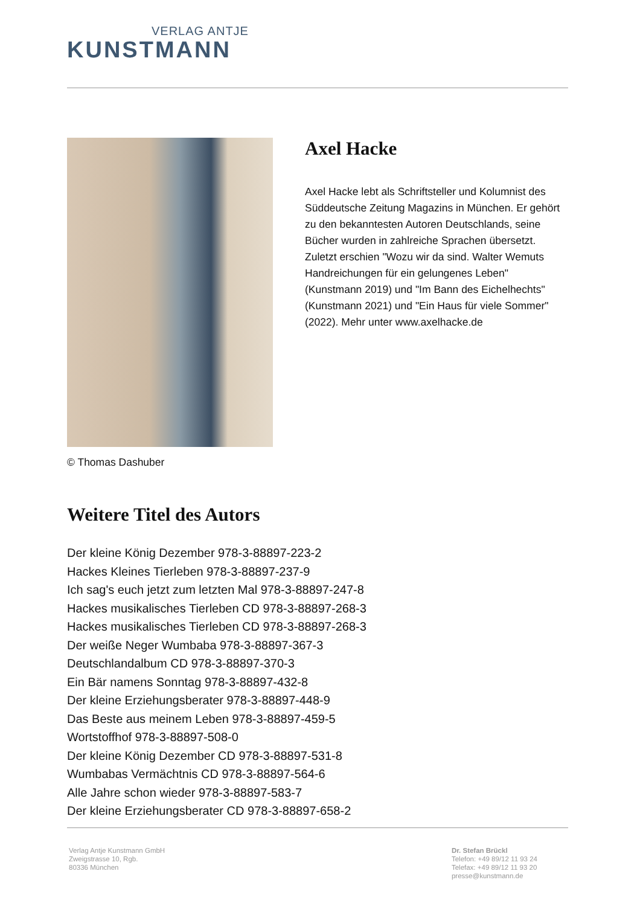VERLAG ANTJE
KUNSTMANN
© Thomas Dashuber
Axel Hacke
Axel Hacke lebt als Schriftsteller und Kolumnist des Süddeutsche Zeitung Magazins in München. Er gehört zu den bekanntesten Autoren Deutschlands, seine Bücher wurden in zahlreiche Sprachen übersetzt. Zuletzt erschien "Wozu wir da sind. Walter Wemuts Handreichungen für ein gelungenes Leben" (Kunstmann 2019) und "Im Bann des Eichelhechts" (Kunstmann 2021) und "Ein Haus für viele Sommer" (2022). Mehr unter www.axelhacke.de
Weitere Titel des Autors
Der kleine König Dezember 978-3-88897-223-2
Hackes Kleines Tierleben 978-3-88897-237-9
Ich sag's euch jetzt zum letzten Mal 978-3-88897-247-8
Hackes musikalisches Tierleben CD 978-3-88897-268-3
Hackes musikalisches Tierleben CD 978-3-88897-268-3
Der weiße Neger Wumbaba 978-3-88897-367-3
Deutschlandalbum CD 978-3-88897-370-3
Ein Bär namens Sonntag 978-3-88897-432-8
Der kleine Erziehungsberater 978-3-88897-448-9
Das Beste aus meinem Leben 978-3-88897-459-5
Wortstoffhof 978-3-88897-508-0
Der kleine König Dezember CD 978-3-88897-531-8
Wumbabas Vermächtnis CD 978-3-88897-564-6
Alle Jahre schon wieder 978-3-88897-583-7
Der kleine Erziehungsberater CD 978-3-88897-658-2
Verlag Antje Kunstmann GmbH
Zweigstrasse 10, Rgb.
80336 München
Dr. Stefan Brückl
Telefon: +49 89/12 11 93 24
Telefax: +49 89/12 11 93 20
presse@kunstmann.de